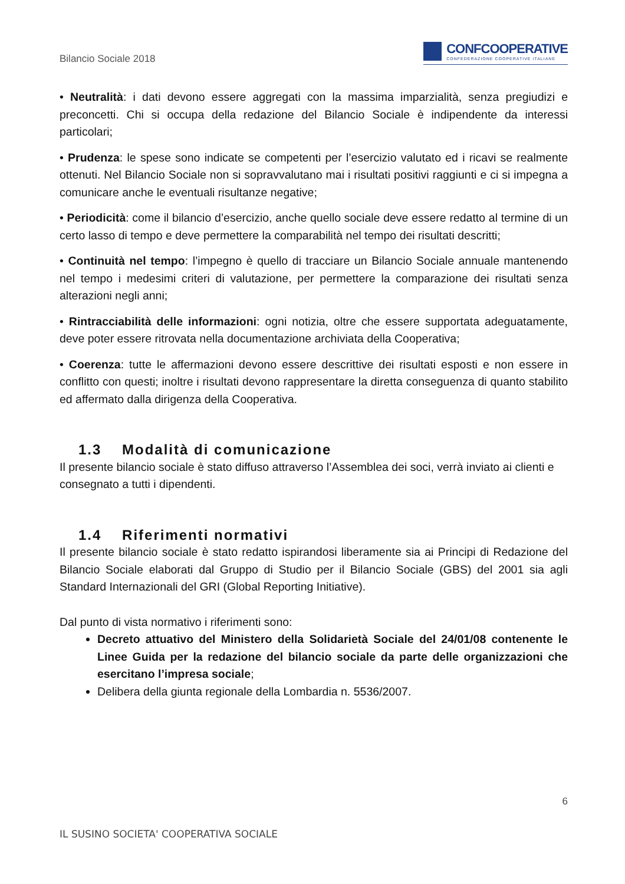Bilancio Sociale 2018
CONFCOOPERATIVE
CONFEDERAZIONE COOPERATIVE ITALIANE
• Neutralità: i dati devono essere aggregati con la massima imparzialità, senza pregiudizi e preconcetti. Chi si occupa della redazione del Bilancio Sociale è indipendente da interessi particolari;
• Prudenza: le spese sono indicate se competenti per l’esercizio valutato ed i ricavi se realmente ottenuti. Nel Bilancio Sociale non si sopravvalutano mai i risultati positivi raggiunti e ci si impegna a comunicare anche le eventuali risultanze negative;
• Periodicità: come il bilancio d’esercizio, anche quello sociale deve essere redatto al termine di un certo lasso di tempo e deve permettere la comparabilità nel tempo dei risultati descritti;
• Continuità nel tempo: l’impegno è quello di tracciare un Bilancio Sociale annuale mantenendo nel tempo i medesimi criteri di valutazione, per permettere la comparazione dei risultati senza alterazioni negli anni;
• Rintracciabilità delle informazioni: ogni notizia, oltre che essere supportata adeguatamente, deve poter essere ritrovata nella documentazione archiviata della Cooperativa;
• Coerenza: tutte le affermazioni devono essere descrittive dei risultati esposti e non essere in conflitto con questi; inoltre i risultati devono rappresentare la diretta conseguenza di quanto stabilito ed affermato dalla dirigenza della Cooperativa.
1.3 Modalità di comunicazione
Il presente bilancio sociale è stato diffuso attraverso l’Assemblea dei soci, verrà inviato ai clienti e consegnato a tutti i dipendenti.
1.4 Riferimenti normativi
Il presente bilancio sociale è stato redatto ispirandosi liberamente sia ai Principi di Redazione del Bilancio Sociale elaborati dal Gruppo di Studio per il Bilancio Sociale (GBS) del 2001 sia agli Standard Internazionali del GRI (Global Reporting Initiative).
Dal punto di vista normativo i riferimenti sono:
Decreto attuativo del Ministero della Solidarietà Sociale del 24/01/08 contenente le Linee Guida per la redazione del bilancio sociale da parte delle organizzazioni che esercitano l’impresa sociale;
Delibera della giunta regionale della Lombardia n. 5536/2007.
6
IL SUSINO SOCIETA' COOPERATIVA SOCIALE